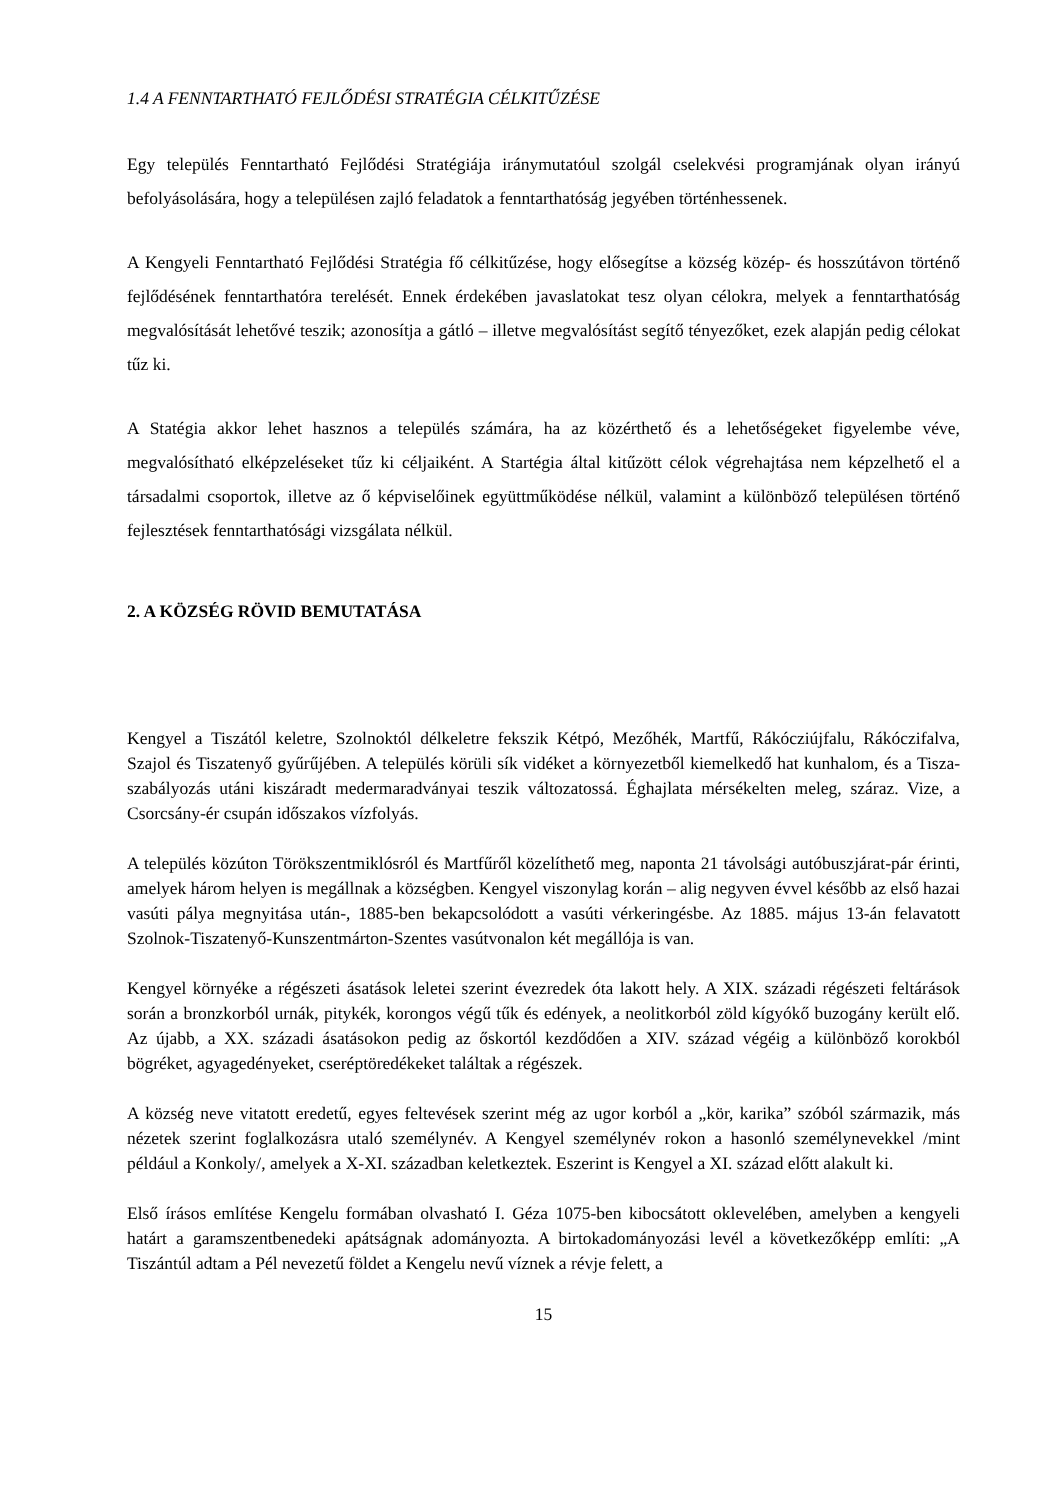1.4 A FENNTARTHATÓ FEJLŐDÉSI STRATÉGIA CÉLKITŰZÉSE
Egy település Fenntartható Fejlődési Stratégiája iránymutatóul szolgál cselekvési programjának olyan irányú befolyásolására, hogy a településen zajló feladatok a fenntarthatóság jegyében történhessenek.
A Kengyeli Fenntartható Fejlődési Stratégia fő célkitűzése, hogy elősegítse a község közép- és hosszútávon történő fejlődésének fenntarthatóra terelését. Ennek érdekében javaslatokat tesz olyan célokra, melyek a fenntarthatóság megvalósítását lehetővé teszik; azonosítja a gátló – illetve megvalósítást segítő tényezőket, ezek alapján pedig célokat tűz ki.
A Statégia akkor lehet hasznos a település számára, ha az közérthető és a lehetőségeket figyelembe véve, megvalósítható elképzeléseket tűz ki céljaiként. A Startégia által kitűzött célok végrehajtása nem képzelhető el a társadalmi csoportok, illetve az ő képviselőinek együttműködése nélkül, valamint a különböző településen történő fejlesztések fenntarthatósági vizsgálata nélkül.
2. A KÖZSÉG RÖVID BEMUTATÁSA
Kengyel a Tiszától keletre, Szolnoktól délkeletre fekszik Kétpó, Mezőhék, Martfű, Rákócziújfalu, Rákóczifalva, Szajol és Tiszatenyő gyűrűjében. A település körüli sík vidéket a környezetből kiemelkedő hat kunhalom, és a Tisza-szabályozás utáni kiszáradt medermaradványai teszik változatossá. Éghajlata mérsékelten meleg, száraz. Vize, a Csorcsány-ér csupán időszakos vízfolyás.
A település közúton Törökszentmiklósról és Martfűről közelíthető meg, naponta 21 távolsági autóbuszjárat-pár érinti, amelyek három helyen is megállnak a községben. Kengyel viszonylag korán – alig negyven évvel később az első hazai vasúti pálya megnyitása után-, 1885-ben bekapcsolódott a vasúti vérkeringésbe. Az 1885. május 13-án felavatott Szolnok-Tiszatenyő-Kunszentmárton-Szentes vasútvonalon két megállója is van.
Kengyel környéke a régészeti ásatások leletei szerint évezredek óta lakott hely. A XIX. századi régészeti feltárások során a bronzkorból urnák, pitykék, korongos végű tűk és edények, a neolitkorból zöld kígyókő buzogány került elő. Az újabb, a XX. századi ásatásokon pedig az őskortól kezdődően a XIV. század végéig a különböző korokból bögréket, agyagedényeket, cseréptöredékeket találtak a régészek.
A község neve vitatott eredetű, egyes feltevések szerint még az ugor korból a „kör, karika” szóból származik, más nézetek szerint foglalkozásra utaló személynév. A Kengyel személynév rokon a hasonló személynevekkel /mint például a Konkoly/, amelyek a X-XI. században keletkeztek. Eszerint is Kengyel a XI. század előtt alakult ki.
Első írásos említése Kengelu formában olvasható I. Géza 1075-ben kibocsátott oklevelében, amelyben a kengyeli határt a garamszentbenedeki apátságnak adományozta. A birtokadományozási levél a következőképp említi: „A Tiszántúl adtam a Pél nevezetű földet a Kengelu nevű víznek a révje felett, a
15